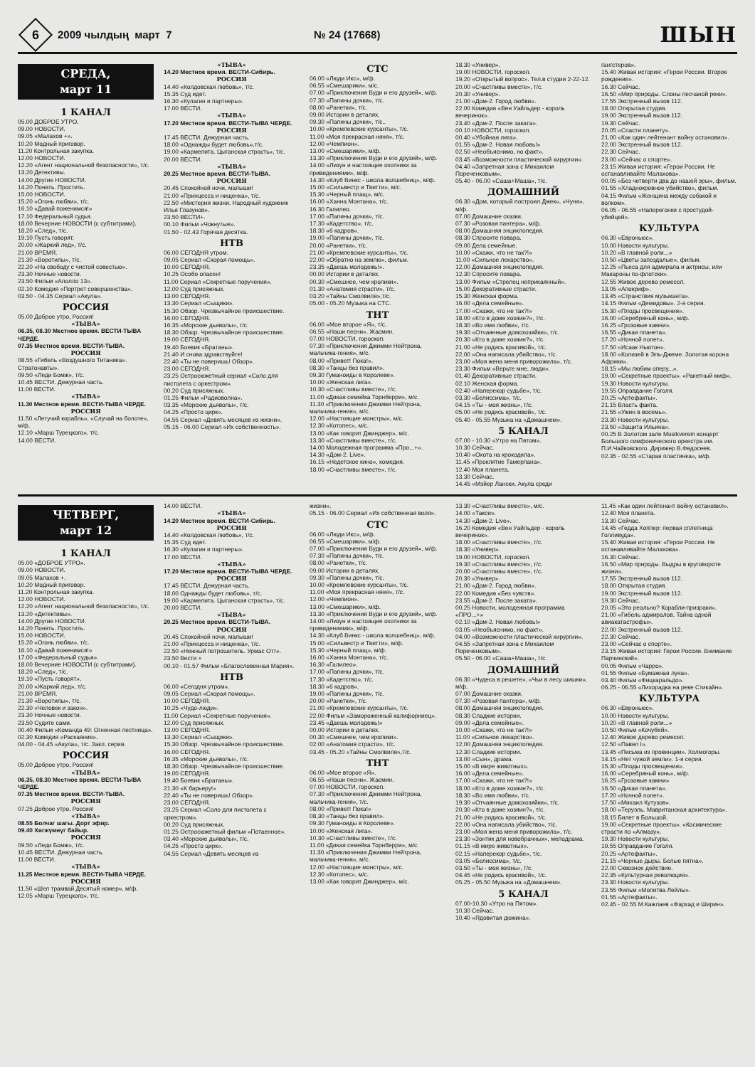6
2009 чылдың март 7 № 24 (17668)
ШЫН
СРЕДА,
март 11
1 КАНАЛ
05.00 ДОБРОЕ УТРО.
09.00 НОВОСТИ.
09.05 «Малахов +».
10.20 Модный приговор.
11.20 Контрольная закупка.
12.00 НОВОСТИ.
12.20 «Агент национальной безопасности», т/с.
13.20 Детективы.
14.00 Другие НОВОСТИ.
14.20 Понять. Простить.
15.00 НОВОСТИ.
15.20 «Огонь любви», т/с.
16.10 «Давай поженимся!»
17.10 Федеральный судья.
18.00 Вечерние НОВОСТИ (с субтитрами).
18.20 «След», т/с.
19.10 Пусть говорят.
20.00 «Жаркий лед», т/с.
21.00 ВРЕМЯ.
21.30 «Воротилы», т/с.
22.20 «На свободу с чистой совестью».
23.30 Ночные новости.
23.50 Фильм «Аполло 13».
02.10 Комедия «Портрет совершенства».
03.50 - 04.35 Сериал «Акула».
РОССИЯ
05.00 Доброе утро, Россия!
«ТЫВА»
06.35, 08.30 Местное время. ВЕСТИ-ТЫВА ЧЕРДЕ.
07.35 Местное время. ВЕСТИ-ТЫВА.
РОССИЯ
08.55 «Гибель «Воздушного Титаника». Стратонавты».
09.50 «Леди Бомж», т/с.
10.45 ВЕСТИ. Дежурная часть.
11.00 ВЕСТИ.
«ТЫВА»
11.30 Местное время. ВЕСТИ-ТЫВА ЧЕРДЕ.
РОССИЯ
11.50 «Летучий корабль», «Случай на болоте», м/ф.
12.10 «Марш Турецкого», т/с.
14.00 ВЕСТИ.
«ТЫВА»
14.20 Местное время. ВЕСТИ-Сибирь.
РОССИЯ
14.40 «Колдовская любовь», т/с.
15.35 Суд идет.
16.30 «Кулагин и партнеры».
17.00 ВЕСТИ.
«ТЫВА»
17.20 Местное время. ВЕСТИ-ТЫВА ЧЕРДЕ.
РОССИЯ
17.45 ВЕСТИ. Дежурная часть.
18.00 «Однажды будет любовь»,т/с.
19.00 «Кармелита. Цыганская страсть», т/с.
20.00 ВЕСТИ.
«ТЫВА»
20.25 Местное время. ВЕСТИ-ТЫВА.
РОССИЯ
20.45 Спокойной ночи, малыши!
21.00 «Принцесса и нищенка», т/с.
22.50 «Мистерия жизни. Народный художник Илья Глазунов».
23.50 ВЕСТИ+.
00.10 Фильм «Чокнутые».
01.50 - 02.43 Горячая десятка.
НТВ
06.00 СЕГОДНЯ утром.
09.05 Сериал «Скорая помощь».
10.00 СЕГОДНЯ.
10.25 Особо опасен!
11.00 Сериал «Секретные поручения».
12.00 Суд присяжных.
13.00 СЕГОДНЯ.
13.30 Сериал «Сыщики».
15.30 Обзор. Чрезвычайное происшествие.
16.00 СЕГОДНЯ.
16.35 «Морские дьяволы», т/с.
18.30 Обзор. Чрезвычайное происшествие.
19.00 СЕГОДНЯ.
19.40 Боевик «Братаны».
21.40 И снова здравствуйте!
22.40 «Ты не поверишь! Обзор».
23.00 СЕГОДНЯ.
23.25 Остросюжетный сериал «Соло для пистолета с оркестром».
00.20 Суд присяжных.
01.25 Фильм «Радиоволна».
03.35 «Морские дьяволы», т/с.
04.25 «Просто цирк».
04.55 Сериал «Девять месяцев из жизни».
05.15 - 06.00 Сериал «Их собственность».
СТС
06.00 «Люди Икс», м/ф.
06.55 «Смешарики», м/с.
07.00 «Приключения Вуди и его друзей», м/ф.
07.30 «Папины дочки», т/с.
08.00 «Ранетки», т/с.
09.00 Истории в деталях.
09.30 «Папины дочки», т/с..
10.00 «Кремлевские курсанты», т/с.
11.00 «Моя прекрасная няня», т/с.
12.00 «Чемпион».
13.00 «Смешарики», м/ф.
13.30 «Приключения Вуди и его друзей», м/ф.
14.00 «Лизун и настоящие охотники за привидениями», м/ф.
14.30 «Клуб Винкс - школа волшебниц», м/ф.
15.00 «Сильвестр и Твитти», м/с.
15.30 «Черный плащ», м/с.
16.00 «Ханна Монтана», т/с.
16.30 Галилео.
17.00 «Папины дочки», т/с.
17.30 «Кадетство», т/с.
18.30 «6 кадров».
19.00 «Папины дочки», т/с.
20.00 «Ранетки», т/с.
21.00 «Кремлевские курсанты», т/с.
22.00 «Обратно на землю», фильм.
23.35 «Даешь молодежь!».
00.00 Истории в деталях.
00.30 «Смешнее, чем кролики».
01.30 «Анатомия страсти», т/с.
03.20 «Тайны Смолвиля»,т/с.
05.00 - 05.20 Музыка на СТС.
ТНТ
06.00 «Мое второе «Я», т/с.
06.55 «Наши песни». Жасмин.
07.00 НОВОСТИ, гороскоп.
07.30 «Приключения Джимми Нейтрона, мальчика-гения», м/с.
08.00 «Привет! Пока!».
08.30 «Танцы без правил».
09.30 Гуманоиды в Королеве».
10.00 «Женская лига».
10.30 «Счастливы вместе», т/с.
11.00 «Дикая семейка Торнберри», м/с.
11.30 «Приключения Джимми Нейтрона, мальчика-гения», м/с.
12.00 «Настоящие монстры», м/с.
12.30 «Котопес», м/с.
13.00 «Как говорит Джинджер», м/с.
13.30 «Счастливы вместе», т/с.
14.00 Молодежная программа «Про...+».
14.30 «Дом-2. Live».
16.15 «Недетское кино», комедия.
18.00 «Счастливы вместе», т/с.
18.30 «Универ».
19.00 НОВОСТИ, гороскоп.
19.20 «Открытый вопрос». Тел.в студии 2-22-12.
20.00 «Счастливы вместе», т/с.
20.30 «Универ».
21.00 «Дом-2. Город любви».
22.00 Комедия «Вен Уайльдер - король вечеринок».
23.40 «Дом-2. После заката».
00.10 НОВОСТИ, гороскоп.
00.40 «Убойная лига».
01.55 «Дом-2. Новая любовь!»
02.50 «Необъяснимо, но факт».
03.45 «Возможности пластической хирургии».
04.40 «Запретная зона с Михаилом Пореченковым».
05.40 - 06.00 «Саша+Маша», т/с.
ДОМАШНИЙ
06.30 «Дом, который построил Джек», «Чуня», м/ф.
07.00 Домашние сказки.
07.30 «Розовая пантера», м/ф.
08.00 Домашняя энциклопедия.
08.30 Спросите повара.
09.00 Дела семейные.
10.00 «Скажи, что не так?!»
11.00 «Сильное лекарство».
12.00 Домашняя энциклопедия.
12.30 Спросите повара.
13.00 Фильм «Стрелец неприкаянный».
15.00 Декоративные страсти.
15.30 Женская форма.
16.00 «Дела семейные».
17.00 «Скажи, что не так?!»
18.00 «Кто в доме хозяин?», т/с.
18.30 «Во имя любви», т/с.
19.30 «Отчаянные домохозяйки», т/с.
20.30 «Кто в доме хозяин?», т/с.
21.00 «Не родись красивой», т/с.
22.00 «Она написала убийство», т/с.
23.00 «Моя жена меня приворожила», т/с.
23.30 Фильм «Верьте мне, люди».
01.40 Декоративные страсти.
02.10 Женская форма.
02.40 «Наперекор судьбе», т/с.
03.30 «Белиссима», т/с.
04.15 «Ты - моя жизнь», т/с.
05.00 «Не родись красивой», т/с.
05.40 - 05.55 Музыка на «Домашнем».
5 КАНАЛ
07.00 - 10.30 «Утро на Пятом».
10.30 Сейчас.
10.40 «Охота на крокодила».
11.45 «Проклятие Тамерлана».
12.40 Моя планета.
13.30 Сейчас.
14.45 «Мэйер Лански. Акула среди
гангстеров».
15.40 Живая история: «Герои России. Второе рождение».
16.30 Сейчас.
16.50 «Мир природы. Слоны песчаной реки».
17.55 Экстренный вызов 112.
18.00 Открытая студия.
19.00 Экстренный вызов 112.
19.30 Сейчас.
20.05 «Спасти планету».
21.00 «Как один лейтенант войну остановил».
22.00 Экстренный вызов 112.
22.30 Сейчас.
23.00 «Сейчас о спорте».
23.15 Живая история: «Герои России. Не останавливайте Малахова».
00.05 «Без четверти два до нашей эры», фильм.
01.55 «Хладнокровное убийство», фильм.
04.15 Фильм «Женщина между собакой и волком».
06.05 - 06.55 «Наперегонки с простудой-убийцей».
КУЛЬТУРА
06.30 «Евроньюс».
10.00 Новости культуры.
10.20 «В главной роли...»
10.50 «Цветы запоздалые», фильм.
12.25 «Пьеса для адмирала и актрисы, или Макароны по-флотски».
12.55 Живое дерево ремесел.
13.05 «Апокриф».
13.45 «Странствия музыканта».
14.15 Фильм «Демидовы». 2-я серия.
15.30 «Плоды просвещения».
16.00 «Серебряный конь», м/ф.
16.25 «Грозовые камни».
16.55 «Дикая планета».
17.20 «Ночной полет».
17.50 «Исаак Ньютон».
18.00 «Колизей в Эль-Джеме. Золотая корона Африки».
18.15 «Мы любим оперу...».
19.00 «Секретные проекты». «Ракетный миф».
19.30 Новости культуры.
19.55 Оправдание Гоголя.
20.25 «Артефакты».
21.15 Власть факта.
21.55 «Ужин в восемь».
23.30 Новости культуры.
23.50 «Защита Ильина».
00.25 В Золотом зале Musikverein концерт Большого симфонического оркестра им. П.И.Чайковского. Дирижер В.Федосеев.
02.35 - 02.55 «Старая пластинка», м/ф.
ЧЕТВЕРГ,
март 12
1 КАНАЛ
05.00 «ДОБРОЕ УТРО».
09.00 НОВОСТИ.
09.05 Малахов +.
10.20 Модный приговор.
11.20 Контрольная закупка.
12.00 НОВОСТИ.
12.20 «Агент национальной безопасности», т/с.
13.20 «Детективы».
14.00 Другие НОВОСТИ.
14.20 Понять. Простить.
15.00 НОВОСТИ.
15.20 «Огонь любви», т/с.
16.10 «Давай поженимся!»
17.00 «Федеральный судья».
18.00 Вечерние НОВОСТИ (с субтитрами).
18.20 «След», т/с.
19.10 «Пусть говорят».
20.00 «Жаркий лед», т/с.
21.00 ВРЕМЯ.
21.30 «Воротилы», т/с.
22.30 «Человек и закон».
23.30 Ночные новости.
23.50 Судите сами.
00.40 Фильм «Команда 49: Огненная лестница».
02.30 Комедия «Раскаяние».
04.00 - 04.45 «Акула», т/с. Закл. серия.
РОССИЯ
05.00 Доброе утро, Россия!
«ТЫВА»
06.35, 08.30 Местное время. ВЕСТИ-ТЫВА ЧЕРДЕ.
07.35 Местное время. ВЕСТИ-ТЫВА.
РОССИЯ
07.25 Доброе утро, Россия!
«ТЫВА»
08.55 Болчаг шагы. Дорт эфир.
09.40 Хөгжүмнүг байыр.
РОССИЯ
09.50 «Леди Бомж», т/с.
10.45 ВЕСТИ. Дежурная часть.
11.00 ВЕСТИ.
«ТЫВА»
11.25 Местное время. ВЕСТИ-ТЫВА ЧЕРДЕ.
РОССИЯ
11.50 «Шел трамвай Десятый номер», м/ф.
12.05 «Марш Турецкого», т/с.
14.00 ВЕСТИ.
«ТЫВА»
14.20 Местное время. ВЕСТИ-Сибирь.
РОССИЯ
14.40 «Колдовская любовь», т/с.
15.35 Суд идет.
16.30 «Кулагин и партнеры».
17.00 ВЕСТИ.
«ТЫВА»
17.20 Местное время. ВЕСТИ-ТЫВА ЧЕРДЕ.
РОССИЯ
17.45 ВЕСТИ. Дежурная часть.
18.00 Однажды будет любовь», т/с.
19.00 «Кармелита. Цыганская страсть», т/с.
20.00 ВЕСТИ.
«ТЫВА»
20.25 Местное время. ВЕСТИ-ТЫВА.
РОССИЯ
20.45 Спокойной ночи, малыши!
21.00 «Принцесса и нищенка», т/с.
22.50 «Нежный потрошитель. Урмас Отт».
23.50 Вести +
00.10 - 01.57 Фильм «Благословенная Мария».
НТВ
06.00 «Сегодня утром».
09.05 Сериал «Скорая помощь».
10.00 СЕГОДНЯ.
10.25 «Чудо-люди».
11.00 Сериал «Секретные поручения».
12.00 Суд присяжных.
13.00 СЕГОДНЯ.
13.30 Сериал «Сыщики».
15.30 Обзор. Чрезвычайное происшествие.
16.00 СЕГОДНЯ.
16.35 «Морские дьяволы», т/с.
18.30 Обзор. Чрезвычайное происшествие.
19.00 СЕГОДНЯ.
19.40 Боевик «Братаны».
21.30 «К барьеру!»
22.40 «Ты не поверишь! Обзор».
23.00 СЕГОДНЯ.
23.25 Сериал «Соло для пистолета с оркестром».
00.20 Суд присяжных.
01.25 Остросюжетный фильм «Потаенное».
03.40 «Морские дьяволы», т/с.
04.25 «Просто цирк».
04.55 Сериал «Девять месяцев из
жизни».
05.15 - 06.00 Сериал «Их собственная воля».
СТС
06.00 «Люди Икс», м/ф.
06.55 «Смешарики», м/ф.
07.00 «Приключения Вуди и его друзей», м/ф.
07.30 «Папины дочки», т/с.
08.00 «Ранетки», т/с.
09.00 Истории в деталях.
09.30 «Папины дочки», т/с.
10.00 «Кремлевские курсанты», т/с.
11.00 «Моя прекрасная няня», т/с.
12.00 «Чемпион».
13.00 «Смешарики», м/ф.
13.30 «Приключения Вуди и его друзей», м/ф.
14.00 «Лизун и настоящие охотники за привидениями», м/ф.
14.30 «Клуб Винкс - школа волшебниц», м/ф.
15.00 «Сильвестр и Твитти», м/ф.
15.30 «Черный плащ», м/ф.
16.00 «Ханна Монтана», т/с.
16.30 «Галилео».
17.00 «Папины дочки», т/с.
17.30 «Кадетство», т/с.
18.30 «6 кадров».
19.00 «Папины дочки», т/с.
20.00 «Ранетки», т/с.
21.00 «Кремлевские курсанты», т/с.
22.00 Фильм «Замороженный калифорниец».
23.45 «Даешь молодежь!»
00.00 Истории в деталях.
00.30 «Смешнее, чем кролики».
02.00 «Анатомия страсти», т/с.
03.45 - 05.20 «Тайны Смолвиля»,т/с.
ТНТ
06.00 «Мое второе «Я».
06.55 «Наши песни». Жасмин.
07.00 НОВОСТИ, гороскоп.
07.30 «Приключения Джимми Нейтрона, мальчика-гения», т/с.
08.00 «Привет! Пока!»
08.30 «Танцы без правил».
09.30 Гуманоиды в Королеве».
10.00 «Женская лига».
10.30 «Счастливы вместе», т/с.
11.00 «Дикая семейка Торнберри», м/с.
11.30 «Приключения Джимми Нейтрона, мальчика-гения», м/с.
12.00 «Настоящие монстры», м/с.
12.30 «Котопес», м/с.
13.00 «Как говорит Джинджер», м/с.
13.30 «Счастливы вместе», м/с.
14.00 «Такси».
14.30 «Дом-2. Live».
16.20 Комедия «Вен Уайльдер - король вечеринок».
18.00 «Счастливы вместе», т/с.
18.30 «Универ».
19.00 НОВОСТИ, гороскоп.
19.30 «Счастливы вместе», т/с.
20.00 «Счастливы вместе», т/с.
20.30 «Универ».
21.00 «Дом-2. Город любви».
22.00 Комедия «Без чувств».
23.55 «Дом-2. После заката».
00.25 Новости, молодежная программа «ПРО...+»
02.10 «Дом-2. Новая любовь!»
03.05 «Необъяснимо, но факт».
04.00 «Возможности пластической хирургии».
04.55 «Запретная зона с Михаилом Пореченковым».
05.50 - 06.00 «Саша+Маша», т/с.
ДОМАШНИЙ
06.30 «Чудеса в решете», «Чьи в лесу шишки», м/ф.
07.00 Домашние сказки.
07.30 «Розовая пантера», м/ф.
08.00 Домашняя энциклопедия.
08.30 Сладкие истории.
09.00 «Дела семейные».
10.00 «Скажи, что не так?!»
11.00 «Сильное лекарство».
12.00 Домашняя энциклопедия.
12.30 Сладкие истории.
13.00 «Сын», драма.
15.00 «В мире животных».
16.00 «Дела семейные».
17.00 «Скажи, что не так?!»
18.00 «Кто в доме хозяин?», т/с.
18.30 «Во имя любви», т/с.
19.30 «Отчаянные домохозяйки», т/с.
20.30 «Кто в доме хозяин?», т/с.
21.00 «Не родись красивой», т/с.
22.00 «Она написала убийство», т/с.
23.00 «Моя жена меня приворожила», т/с.
23.30 «Зонтик для новобрачных», мелодрама.
01.15 «В мире животных».
02.15 «Наперекор судьбе», т/с.
03.05 «Белиссима», т/с.
03.50 «Ты - моя жизнь», т/с.
04.45 «Не родись красивой», т/с.
05.25 - 05.50 Музыка на «Домашнем».
5 КАНАЛ
07.00-10.30 «Утро на Пятом».
10.30 Сейчас.
10.40 «Ядовитая дюжина».
11.45 «Как один лейтенант войну остановил».
12.40 Моя планета.
13.30 Сейчас.
14.45 «Гедда Хоппер: первая сплетница Голливуда».
15.40 Живая история: «Герои России. Не останавливайте Малахова».
16.30 Сейчас.
16.50 «Мир природы. Выдры в круговороте жизни».
17.55 Экстренный вызов 112.
18.00 Открытая студия.
19.00 Экстренный вызов 112.
19.30 Сейчас.
20.05 «Это реально? Корабли-призраки».
21.00 «Гибель адмиралов. Тайна одной авиакатастрофы».
22.00 Экстренный вызов 112.
22.30 Сейчас.
23.00 «Сейчас о спорте».
23.15 Живая история: Герои России. Внимание Парчинский».
00.05 Фильм «Чарро».
01.55 Фильм «Бумажная луна».
03.40 Фильм «Фицкаральдо».
06.25 - 06.55 «Лихорадка на реке Стикайн».
КУЛЬТУРА
06.30 «Евроньюс».
10.00 Новости культуры.
10.20 «В главной роли...»
10.50 Фильм «Кочубей».
12.40 Живое дерево ремесел.
12.50 «Павел I».
13.45 «Письма из провинции». Холмогоры.
14.15 «Нет чужой земли». 1-я серия.
15.30 «Плоды просвещения».
16.00 «Серебряный конь», м/ф.
16.25 «Грозовые камни»
16.50 «Дикая планета».
17.20 «Ночной полет».
17.50 «Михаил Кутузов».
18.00 «Теруэль. Мавританская архитектура».
18.15 Билет в Большой.
19.00 «Секретные проекты». «Космические страсти по «Алмазу».
19.30 Новости культуры.
19.55 Оправдание Гоголя.
20.25 «Артефакты».
21.15 «Черные дыры. Белые пятна».
22.00 Сквозное действие.
22.35 «Культурная революция».
23.30 Новости культуры.
23.55 Фильм «Молитва Лейлы».
01.55 «Артефакты».
02.45 - 02.55 М.Кажлаев «Фархад и Ширин».